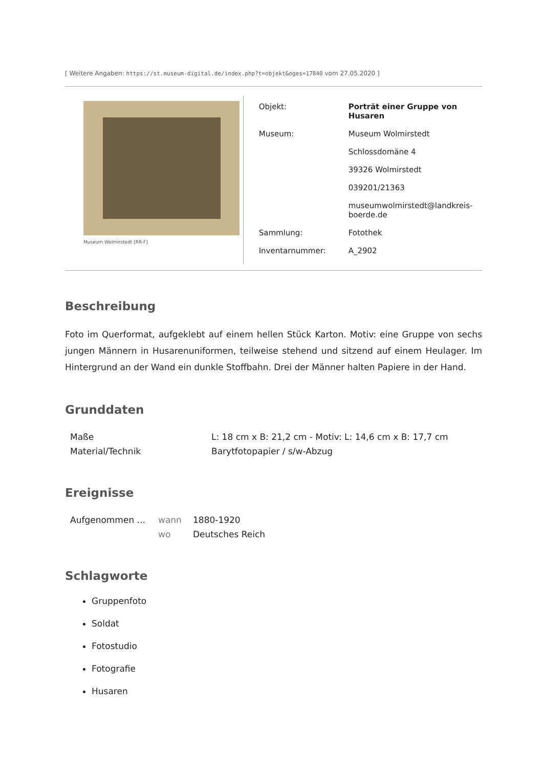[ Weitere Angaben: https://st.museum-digital.de/index.php?t=objekt&oges=17840 vom 27.05.2020 ]
Museum Wolmirstedt [RR-F]
| Objekt: | Porträt einer Gruppe von Husaren |
| Museum: | Museum Wolmirstedt |
| | Schlossdomäne 4 |
| | 39326 Wolmirstedt |
| | 039201/21363 |
| | museumwolmirstedt@landkreis- boerde.de |
| Sammlung: | Fotothek |
| Inventarnummer: | A_2902 |
Beschreibung
Foto im Querformat, aufgeklebt auf einem hellen Stück Karton. Motiv: eine Gruppe von sechs jungen Männern in Husarenuniformen, teilweise stehend und sitzend auf einem Heulager. Im Hintergrund an der Wand ein dunkle Stoffbahn. Drei der Männer halten Papiere in der Hand.
Grunddaten
| Maße | L: 18 cm x B: 21,2 cm - Motiv: L: 14,6 cm x B: 17,7 cm |
| Material/Technik | Barytfotopapier / s/w-Abzug |
Ereignisse
| Aufgenommen ... | wann | 1880-1920 |
| | wo | Deutsches Reich |
Schlagworte
Gruppenfoto
Soldat
Fotostudio
Fotografie
Husaren